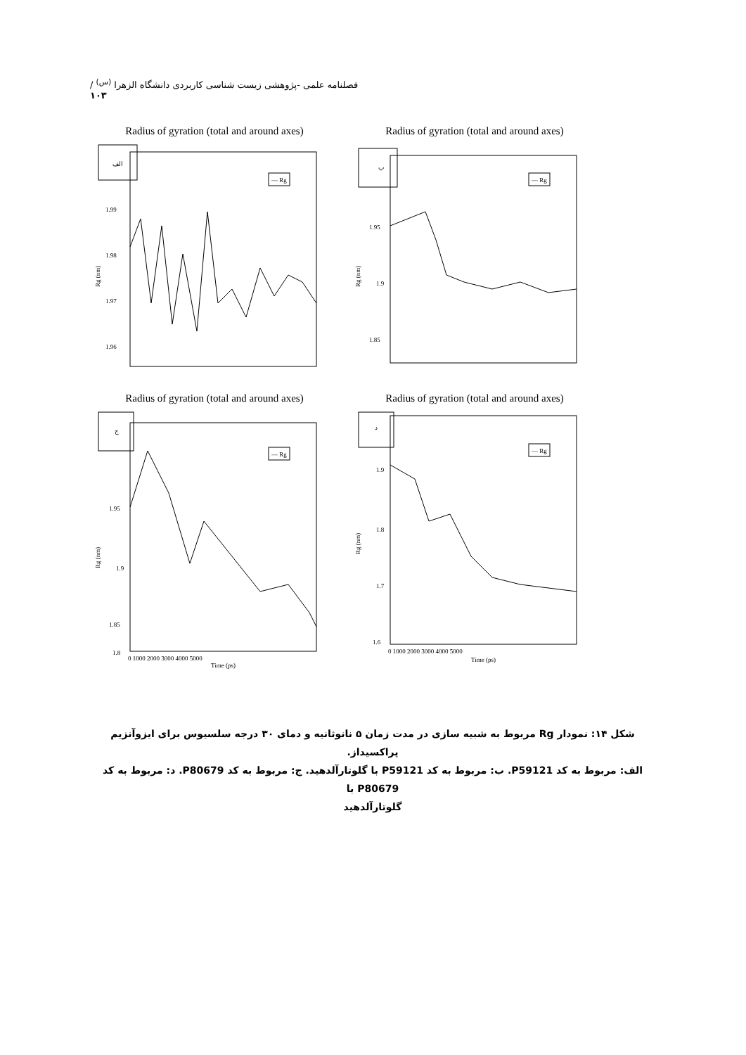فصلنامه علمی -پژوهشی زیست شناسی کاربردی دانشگاه الزهرا <sup>(س)</sup> / ۱۰۳
Radius of gyration (total and around axes)
الف
— Rg
1.99
1.98
1.97
1.96
Rg (nm)
Radius of gyration (total and around axes)
ب
— Rg
1.95
1.9
1.85
Rg (nm)
Radius of gyration (total and around axes)
ج
— Rg
1.95
1.9
1.85
1.8
Rg (nm)
0 1000 2000 3000 4000 5000
Time (ps)
Radius of gyration (total and around axes)
د
— Rg
1.9
1.8
1.7
1.6
Rg (nm)
0 1000 2000 3000 4000 5000
Time (ps)
شکل ۱۴: نمودار Rg مربوط به شبیه سازی در مدت زمان ۵ نانوثانیه و دمای ۳۰ درجه سلسیوس برای ایزوآنزیم پراکسیداز.
الف: مربوط به کد P59121. ب: مربوط به کد P59121 با گلوتارآلدهید. ج: مربوط به کد P80679. د: مربوط به کد P80679 با
گلوتارآلدهید